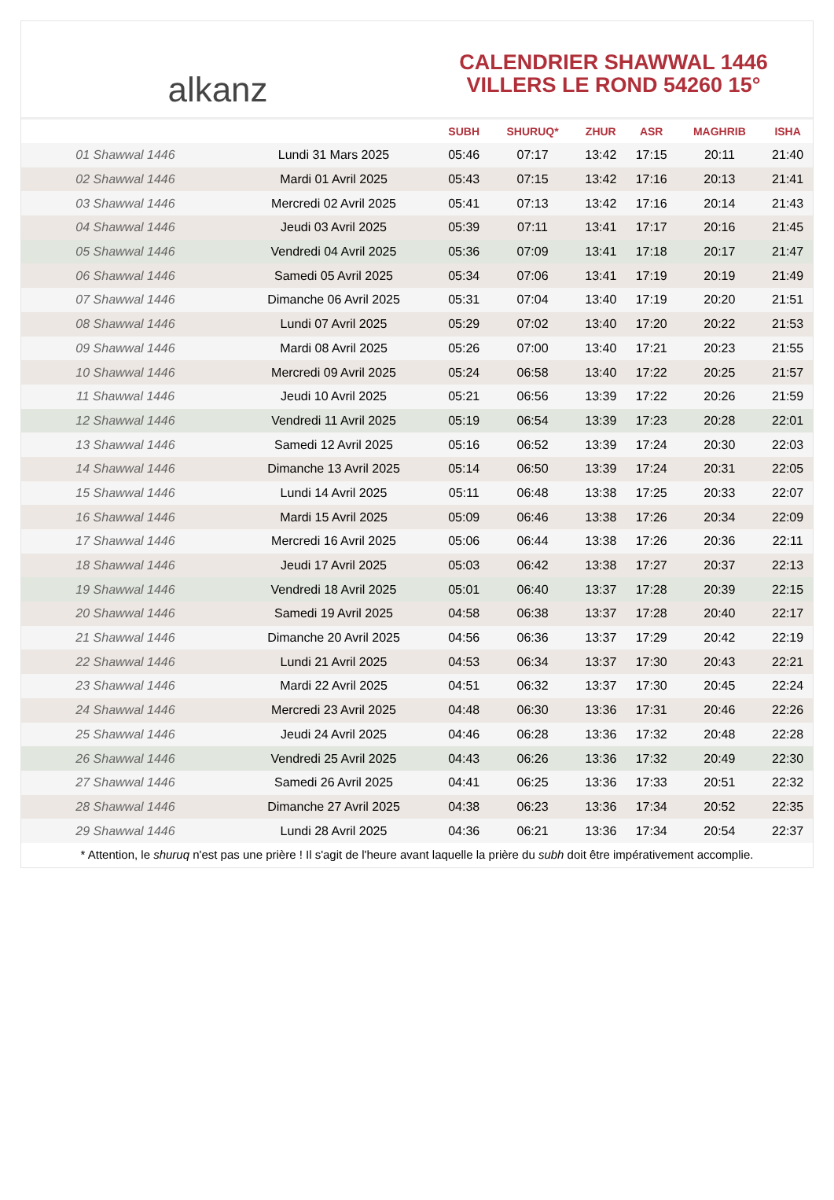alkanz
CALENDRIER SHAWWAL 1446
VILLERS LE ROND 54260 15°
| | | SUBH | SHURUQ* | ZHUR | ASR | MAGHRIB | ISHA |
| --- | --- | --- | --- | --- | --- | --- | --- |
| 01 Shawwal 1446 | Lundi 31 Mars 2025 | 05:46 | 07:17 | 13:42 | 17:15 | 20:11 | 21:40 |
| 02 Shawwal 1446 | Mardi 01 Avril 2025 | 05:43 | 07:15 | 13:42 | 17:16 | 20:13 | 21:41 |
| 03 Shawwal 1446 | Mercredi 02 Avril 2025 | 05:41 | 07:13 | 13:42 | 17:16 | 20:14 | 21:43 |
| 04 Shawwal 1446 | Jeudi 03 Avril 2025 | 05:39 | 07:11 | 13:41 | 17:17 | 20:16 | 21:45 |
| 05 Shawwal 1446 | Vendredi 04 Avril 2025 | 05:36 | 07:09 | 13:41 | 17:18 | 20:17 | 21:47 |
| 06 Shawwal 1446 | Samedi 05 Avril 2025 | 05:34 | 07:06 | 13:41 | 17:19 | 20:19 | 21:49 |
| 07 Shawwal 1446 | Dimanche 06 Avril 2025 | 05:31 | 07:04 | 13:40 | 17:19 | 20:20 | 21:51 |
| 08 Shawwal 1446 | Lundi 07 Avril 2025 | 05:29 | 07:02 | 13:40 | 17:20 | 20:22 | 21:53 |
| 09 Shawwal 1446 | Mardi 08 Avril 2025 | 05:26 | 07:00 | 13:40 | 17:21 | 20:23 | 21:55 |
| 10 Shawwal 1446 | Mercredi 09 Avril 2025 | 05:24 | 06:58 | 13:40 | 17:22 | 20:25 | 21:57 |
| 11 Shawwal 1446 | Jeudi 10 Avril 2025 | 05:21 | 06:56 | 13:39 | 17:22 | 20:26 | 21:59 |
| 12 Shawwal 1446 | Vendredi 11 Avril 2025 | 05:19 | 06:54 | 13:39 | 17:23 | 20:28 | 22:01 |
| 13 Shawwal 1446 | Samedi 12 Avril 2025 | 05:16 | 06:52 | 13:39 | 17:24 | 20:30 | 22:03 |
| 14 Shawwal 1446 | Dimanche 13 Avril 2025 | 05:14 | 06:50 | 13:39 | 17:24 | 20:31 | 22:05 |
| 15 Shawwal 1446 | Lundi 14 Avril 2025 | 05:11 | 06:48 | 13:38 | 17:25 | 20:33 | 22:07 |
| 16 Shawwal 1446 | Mardi 15 Avril 2025 | 05:09 | 06:46 | 13:38 | 17:26 | 20:34 | 22:09 |
| 17 Shawwal 1446 | Mercredi 16 Avril 2025 | 05:06 | 06:44 | 13:38 | 17:26 | 20:36 | 22:11 |
| 18 Shawwal 1446 | Jeudi 17 Avril 2025 | 05:03 | 06:42 | 13:38 | 17:27 | 20:37 | 22:13 |
| 19 Shawwal 1446 | Vendredi 18 Avril 2025 | 05:01 | 06:40 | 13:37 | 17:28 | 20:39 | 22:15 |
| 20 Shawwal 1446 | Samedi 19 Avril 2025 | 04:58 | 06:38 | 13:37 | 17:28 | 20:40 | 22:17 |
| 21 Shawwal 1446 | Dimanche 20 Avril 2025 | 04:56 | 06:36 | 13:37 | 17:29 | 20:42 | 22:19 |
| 22 Shawwal 1446 | Lundi 21 Avril 2025 | 04:53 | 06:34 | 13:37 | 17:30 | 20:43 | 22:21 |
| 23 Shawwal 1446 | Mardi 22 Avril 2025 | 04:51 | 06:32 | 13:37 | 17:30 | 20:45 | 22:24 |
| 24 Shawwal 1446 | Mercredi 23 Avril 2025 | 04:48 | 06:30 | 13:36 | 17:31 | 20:46 | 22:26 |
| 25 Shawwal 1446 | Jeudi 24 Avril 2025 | 04:46 | 06:28 | 13:36 | 17:32 | 20:48 | 22:28 |
| 26 Shawwal 1446 | Vendredi 25 Avril 2025 | 04:43 | 06:26 | 13:36 | 17:32 | 20:49 | 22:30 |
| 27 Shawwal 1446 | Samedi 26 Avril 2025 | 04:41 | 06:25 | 13:36 | 17:33 | 20:51 | 22:32 |
| 28 Shawwal 1446 | Dimanche 27 Avril 2025 | 04:38 | 06:23 | 13:36 | 17:34 | 20:52 | 22:35 |
| 29 Shawwal 1446 | Lundi 28 Avril 2025 | 04:36 | 06:21 | 13:36 | 17:34 | 20:54 | 22:37 |
* Attention, le shuruq n'est pas une prière ! Il s'agit de l'heure avant laquelle la prière du subh doit être impérativement accomplie.